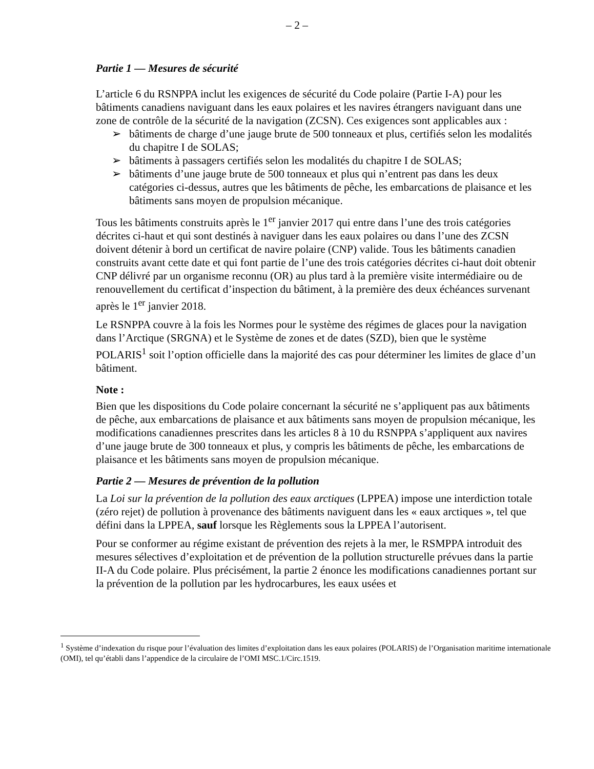– 2 –
Partie 1 — Mesures de sécurité
L’article 6 du RSNPPA inclut les exigences de sécurité du Code polaire (Partie I-A) pour les bâtiments canadiens naviguant dans les eaux polaires et les navires étrangers naviguant dans une zone de contrôle de la sécurité de la navigation (ZCSN). Ces exigences sont applicables aux :
➢ bâtiments de charge d’une jauge brute de 500 tonneaux et plus, certifiés selon les modalités du chapitre I de SOLAS;
➢ bâtiments à passagers certifiés selon les modalités du chapitre I de SOLAS;
➢ bâtiments d’une jauge brute de 500 tonneaux et plus qui n’entrent pas dans les deux catégories ci-dessus, autres que les bâtiments de pêche, les embarcations de plaisance et les bâtiments sans moyen de propulsion mécanique.
Tous les bâtiments construits après le 1<sup>er</sup> janvier 2017 qui entre dans l’une des trois catégories décrites ci-haut et qui sont destinés à naviguer dans les eaux polaires ou dans l’une des ZCSN doivent détenir à bord un certificat de navire polaire (CNP) valide. Tous les bâtiments canadien construits avant cette date et qui font partie de l’une des trois catégories décrites ci-haut doit obtenir CNP délivré par un organisme reconnu (OR) au plus tard à la première visite intermédiaire ou de renouvellement du certificat d’inspection du bâtiment, à la première des deux échéances survenant après le 1<sup>er</sup> janvier 2018.
Le RSNPPA couvre à la fois les Normes pour le système des régimes de glaces pour la navigation dans l’Arctique (SRGNA) et le Système de zones et de dates (SZD), bien que le système POLARIS<sup>1</sup> soit l’option officielle dans la majorité des cas pour déterminer les limites de glace d’un bâtiment.
Note :
Bien que les dispositions du Code polaire concernant la sécurité ne s’appliquent pas aux bâtiments de pêche, aux embarcations de plaisance et aux bâtiments sans moyen de propulsion mécanique, les modifications canadiennes prescrites dans les articles 8 à 10 du RSNPPA s’appliquent aux navires d’une jauge brute de 300 tonneaux et plus, y compris les bâtiments de pêche, les embarcations de plaisance et les bâtiments sans moyen de propulsion mécanique.
Partie 2 — Mesures de prévention de la pollution
La Loi sur la prévention de la pollution des eaux arctiques (LPPEA) impose une interdiction totale (zéro rejet) de pollution à provenance des bâtiments naviguent dans les « eaux arctiques », tel que défini dans la LPPEA, sauf lorsque les Règlements sous la LPPEA l’autorisent.
Pour se conformer au régime existant de prévention des rejets à la mer, le RSMPPA introduit des mesures sélectives d’exploitation et de prévention de la pollution structurelle prévues dans la partie II-A du Code polaire. Plus précisément, la partie 2 énonce les modifications canadiennes portant sur la prévention de la pollution par les hydrocarbures, les eaux usées et
<sup>1</sup> Système d’indexation du risque pour l’évaluation des limites d’exploitation dans les eaux polaires (POLARIS) de l’Organisation maritime internationale (OMI), tel qu’établi dans l’appendice de la circulaire de l’OMI MSC.1/Circ.1519.